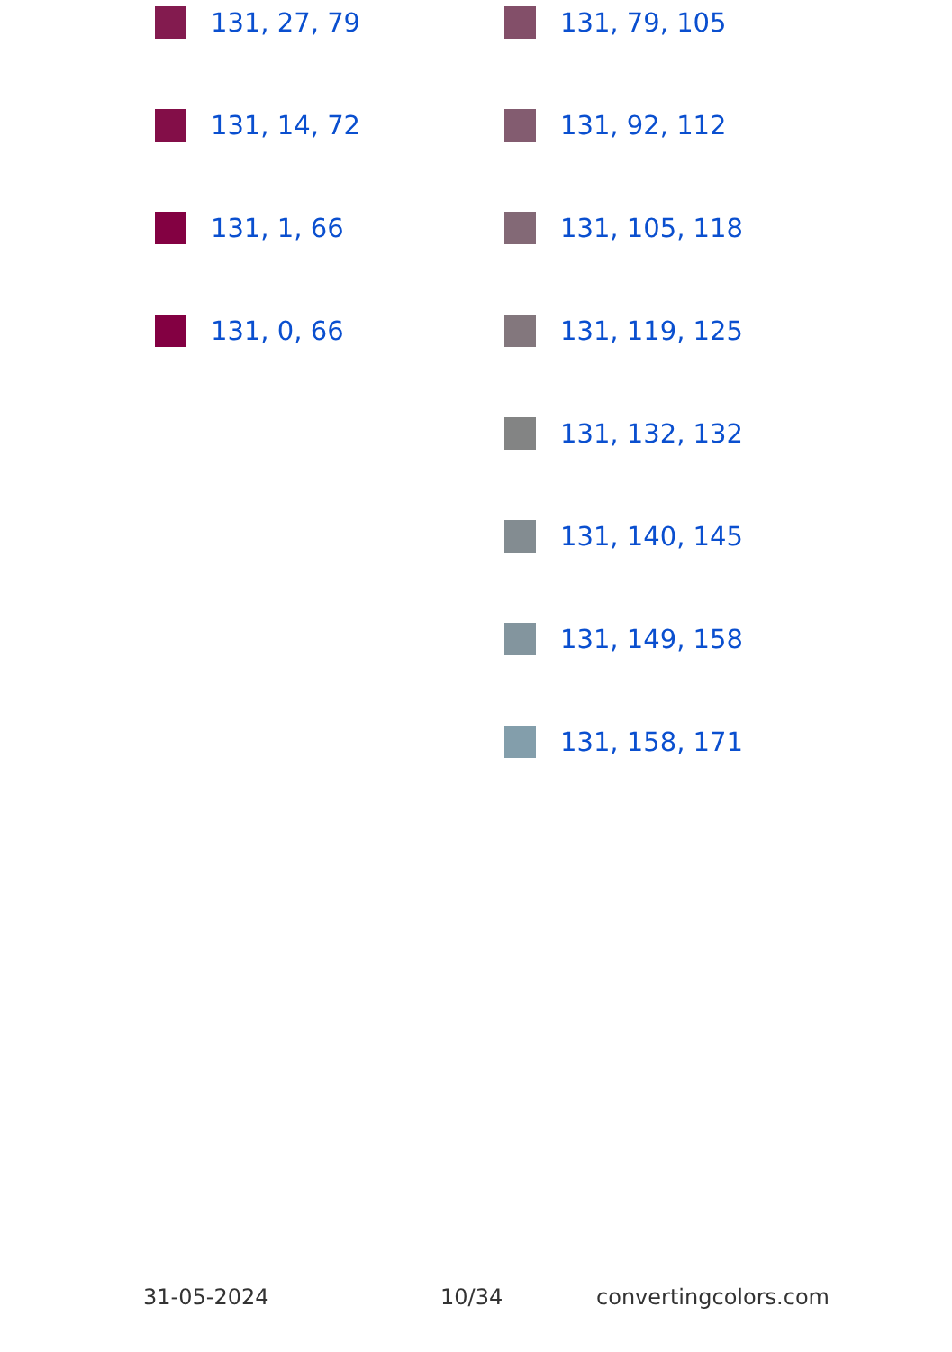131, 27, 79
131, 14, 72
131, 1, 66
131, 0, 66
131, 79, 105
131, 92, 112
131, 105, 118
131, 119, 125
131, 132, 132
131, 140, 145
131, 149, 158
131, 158, 171
31-05-2024 10/34 convertingcolors.com